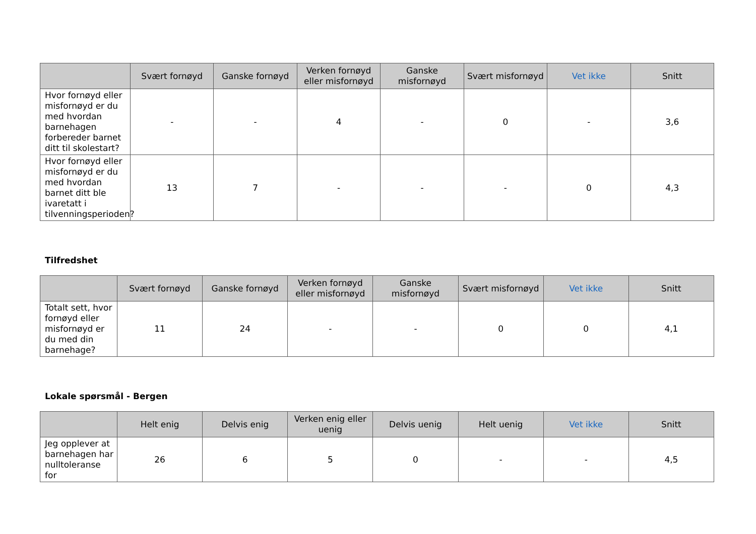| | Svært fornøyd | Ganske fornøyd | Verken fornøyd eller misfornøyd | Ganske misfornøyd | Svært misfornøyd | Vet ikke | Snitt |
| --- | --- | --- | --- | --- | --- | --- | --- |
| Hvor fornøyd eller misfornøyd er du med hvordan barnehagen forbereder barnet ditt til skolestart? | - | - | 4 | - | 0 | - | 3,6 |
| Hvor fornøyd eller misfornøyd er du med hvordan barnet ditt ble ivaretatt i tilvenningsperioden? | 13 | 7 | - | - | - | 0 | 4,3 |
Tilfredshet
| | Svært fornøyd | Ganske fornøyd | Verken fornøyd eller misfornøyd | Ganske misfornøyd | Svært misfornøyd | Vet ikke | Snitt |
| --- | --- | --- | --- | --- | --- | --- | --- |
| Totalt sett, hvor fornøyd eller misfornøyd er du med din barnehage? | 11 | 24 | - | - | 0 | 0 | 4,1 |
Lokale spørsmål - Bergen
| | Helt enig | Delvis enig | Verken enig eller uenig | Delvis uenig | Helt uenig | Vet ikke | Snitt |
| --- | --- | --- | --- | --- | --- | --- | --- |
| Jeg opplever at barnehagen har nulltoleranse for | 26 | 6 | 5 | 0 | - | - | 4,5 |